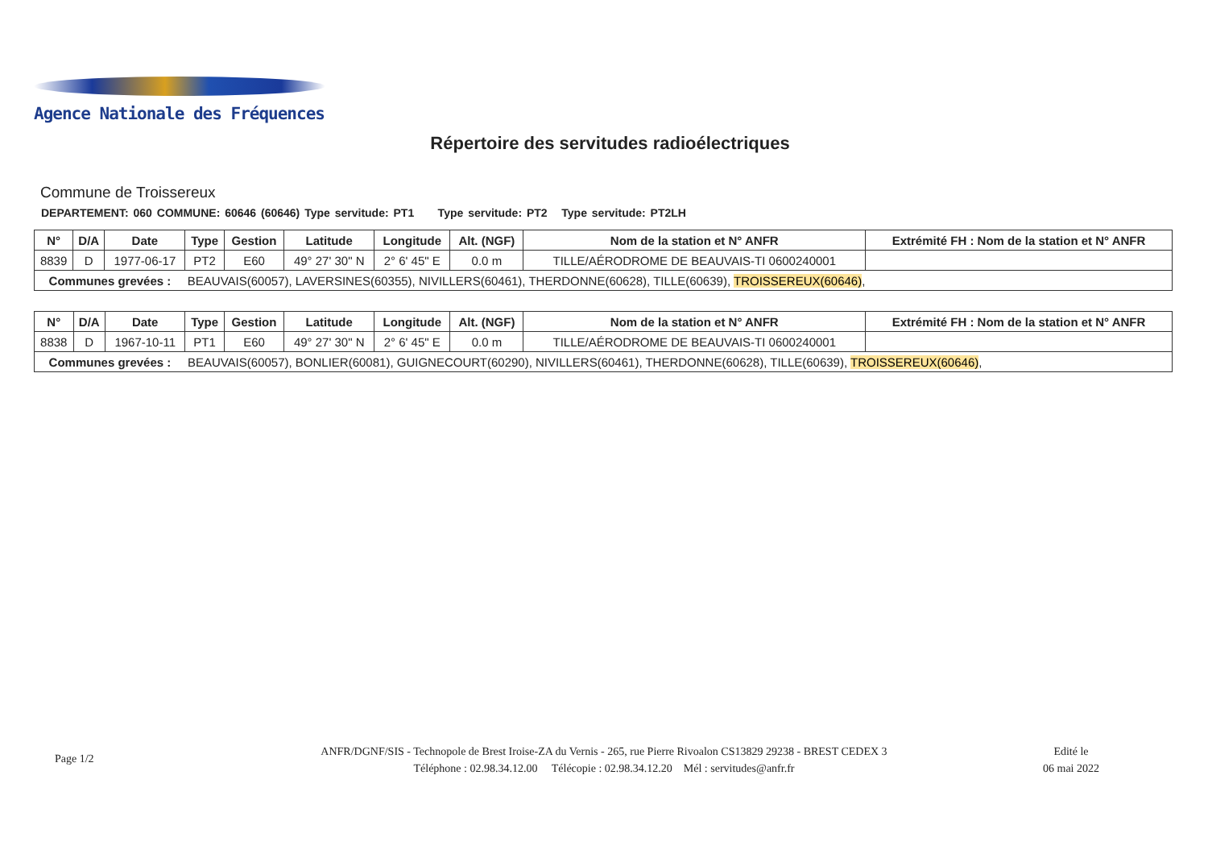Agence Nationale des Fréquences
Répertoire des servitudes radioélectriques
Commune de Troissereux
DEPARTEMENT: 060 COMMUNE: 60646 (60646) Type servitude: PT1 Type servitude: PT2 Type servitude: PT2LH
| N° | D/A | Date | Type | Gestion | Latitude | Longitude | Alt. (NGF) | Nom de la station et N° ANFR | Extrémité FH : Nom de la station et N° ANFR |
| --- | --- | --- | --- | --- | --- | --- | --- | --- | --- |
| 8839 | D | 1977-06-17 | PT2 | E60 | 49° 27' 30" N | 2° 6' 45" E | 0.0 m | TILLE/AÉRODROME DE BEAUVAIS-TI 0600240001 | |
| Communes grevées : | | | BEAUVAIS(60057), LAVERSINES(60355), NIVILLERS(60461), THERDONNE(60628), TILLE(60639), TROISSEREUX(60646) , | | | | | | |
| N° | D/A | Date | Type | Gestion | Latitude | Longitude | Alt. (NGF) | Nom de la station et N° ANFR | Extrémité FH : Nom de la station et N° ANFR |
| --- | --- | --- | --- | --- | --- | --- | --- | --- | --- |
| 8838 | D | 1967-10-11 | PT1 | E60 | 49° 27' 30" N | 2° 6' 45" E | 0.0 m | TILLE/AÉRODROME DE BEAUVAIS-TI 0600240001 | |
| Communes grevées : | | | BEAUVAIS(60057), BONLIER(60081), GUIGNECOURT(60290), NIVILLERS(60461), THERDONNE(60628), TILLE(60639), TROISSEREUX(60646) , | | | | | | |
Page 1/2
ANFR/DGNF/SIS - Technopole de Brest Iroise-ZA du Vernis - 265, rue Pierre Rivoalon CS13829 29238 - BREST CEDEX 3
Téléphone : 02.98.34.12.00 Télécopie : 02.98.34.12.20 Mél : servitudes@anfr.fr
Edité le
06 mai 2022